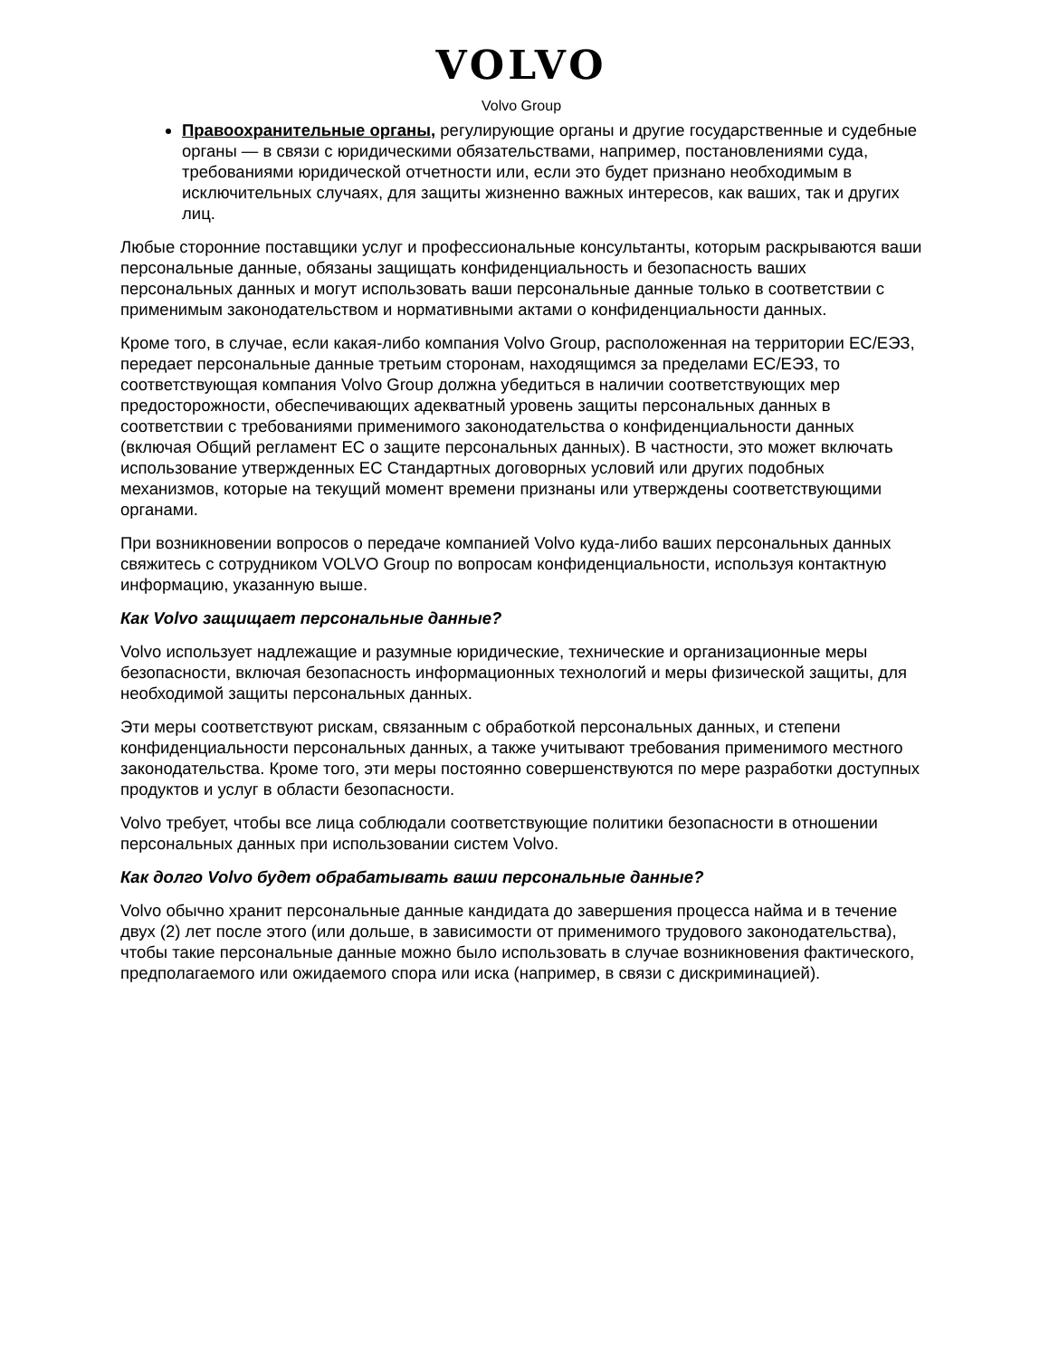VOLVO
Volvo Group
Правоохранительные органы, регулирующие органы и другие государственные и судебные органы — в связи с юридическими обязательствами, например, постановлениями суда, требованиями юридической отчетности или, если это будет признано необходимым в исключительных случаях, для защиты жизненно важных интересов, как ваших, так и других лиц.
Любые сторонние поставщики услуг и профессиональные консультанты, которым раскрываются ваши персональные данные, обязаны защищать конфиденциальность и безопасность ваших персональных данных и могут использовать ваши персональные данные только в соответствии с применимым законодательством и нормативными актами о конфиденциальности данных.
Кроме того, в случае, если какая-либо компания Volvo Group, расположенная на территории ЕС/ЕЭЗ, передает персональные данные третьим сторонам, находящимся за пределами ЕС/ЕЭЗ, то соответствующая компания Volvo Group должна убедиться в наличии соответствующих мер предосторожности, обеспечивающих адекватный уровень защиты персональных данных в соответствии с требованиями применимого законодательства о конфиденциальности данных (включая Общий регламент ЕС о защите персональных данных). В частности, это может включать использование утвержденных ЕС Стандартных договорных условий или других подобных механизмов, которые на текущий момент времени признаны или утверждены соответствующими органами.
При возникновении вопросов о передаче компанией Volvo куда-либо ваших персональных данных свяжитесь с сотрудником VOLVO Group по вопросам конфиденциальности, используя контактную информацию, указанную выше.
Как Volvo защищает персональные данные?
Volvo использует надлежащие и разумные юридические, технические и организационные меры безопасности, включая безопасность информационных технологий и меры физической защиты, для необходимой защиты персональных данных.
Эти меры соответствуют рискам, связанным с обработкой персональных данных, и степени конфиденциальности персональных данных, а также учитывают требования применимого местного законодательства. Кроме того, эти меры постоянно совершенствуются по мере разработки доступных продуктов и услуг в области безопасности.
Volvo требует, чтобы все лица соблюдали соответствующие политики безопасности в отношении персональных данных при использовании систем Volvo.
Как долго Volvo будет обрабатывать ваши персональные данные?
Volvo обычно хранит персональные данные кандидата до завершения процесса найма и в течение двух (2) лет после этого (или дольше, в зависимости от применимого трудового законодательства), чтобы такие персональные данные можно было использовать в случае возникновения фактического, предполагаемого или ожидаемого спора или иска (например, в связи с дискриминацией).